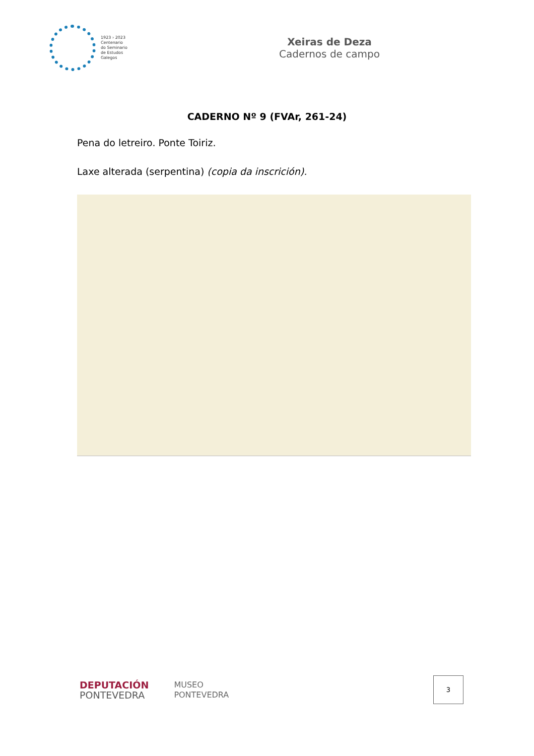1923 › 2023
Centenario
do Seminario
de Estudos
Galegos
Xeiras de Deza
Cadernos de campo
CADERNO Nº 9 (FVAr, 261-24)
Pena do letreiro. Ponte Toiriz.
Laxe alterada (serpentina) (copia da inscrición).
DEPUTACIÓN
PONTEVEDRA
MUSEO
PONTEVEDRA
3